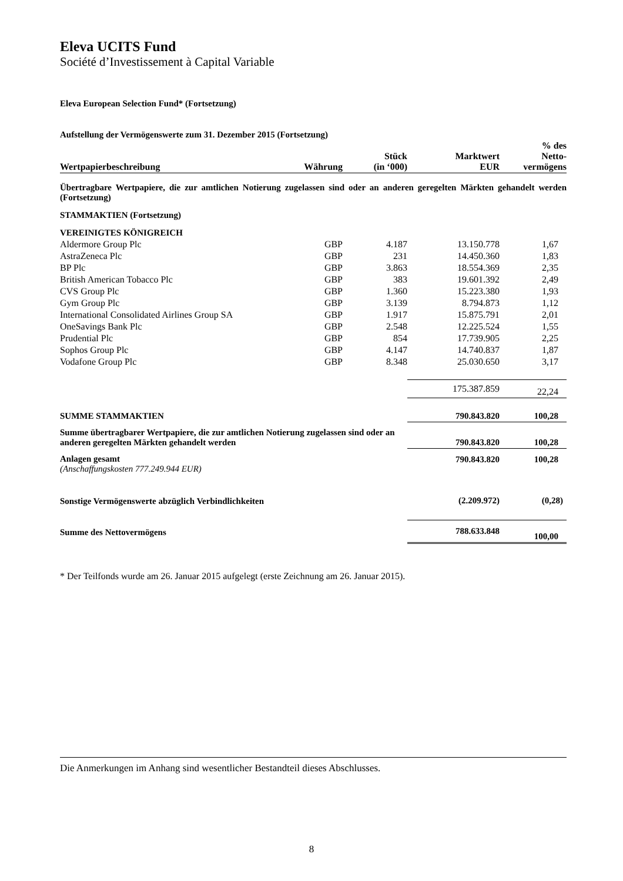Eleva UCITS Fund
Société d’Investissement à Capital Variable
Eleva European Selection Fund* (Fortsetzung)
Aufstellung der Vermögenswerte zum 31. Dezember 2015 (Fortsetzung)
| Wertpapierbeschreibung | Währung | Stück (in ‘000) | Marktwert EUR | % des Netto- vermögens |
| --- | --- | --- | --- | --- |
| Übertragbare Wertpapiere, die zur amtlichen Notierung zugelassen sind oder an anderen geregelten Märkten gehandelt werden (Fortsetzung) | | | | |
| STAMMAKTIEN (Fortsetzung) | | | | |
| VEREINIGTES KÖNIGREICH | | | | |
| Aldermore Group Plc | GBP | 4.187 | 13.150.778 | 1,67 |
| AstraZeneca Plc | GBP | 231 | 14.450.360 | 1,83 |
| BP Plc | GBP | 3.863 | 18.554.369 | 2,35 |
| British American Tobacco Plc | GBP | 383 | 19.601.392 | 2,49 |
| CVS Group Plc | GBP | 1.360 | 15.223.380 | 1,93 |
| Gym Group Plc | GBP | 3.139 | 8.794.873 | 1,12 |
| International Consolidated Airlines Group SA | GBP | 1.917 | 15.875.791 | 2,01 |
| OneSavings Bank Plc | GBP | 2.548 | 12.225.524 | 1,55 |
| Prudential Plc | GBP | 854 | 17.739.905 | 2,25 |
| Sophos Group Plc | GBP | 4.147 | 14.740.837 | 1,87 |
| Vodafone Group Plc | GBP | 8.348 | 25.030.650 | 3,17 |
| | | | 175.387.859 | 22,24 |
| SUMME STAMMAKTIEN | | | 790.843.820 | 100,28 |
| Summe übertragbarer Wertpapiere, die zur amtlichen Notierung zugelassen sind oder an anderen geregelten Märkten gehandelt werden | | | 790.843.820 | 100,28 |
| Anlagen gesamt (Anschaffungskosten 777.249.944 EUR) | | | 790.843.820 | 100,28 |
| Sonstige Vermögenswerte abzüglich Verbindlichkeiten | | | (2.209.972) | (0,28) |
| Summe des Nettovermögens | | | 788.633.848 | 100,00 |
* Der Teilfonds wurde am 26. Januar 2015 aufgelegt (erste Zeichnung am 26. Januar 2015).
Die Anmerkungen im Anhang sind wesentlicher Bestandteil dieses Abschlusses.
8